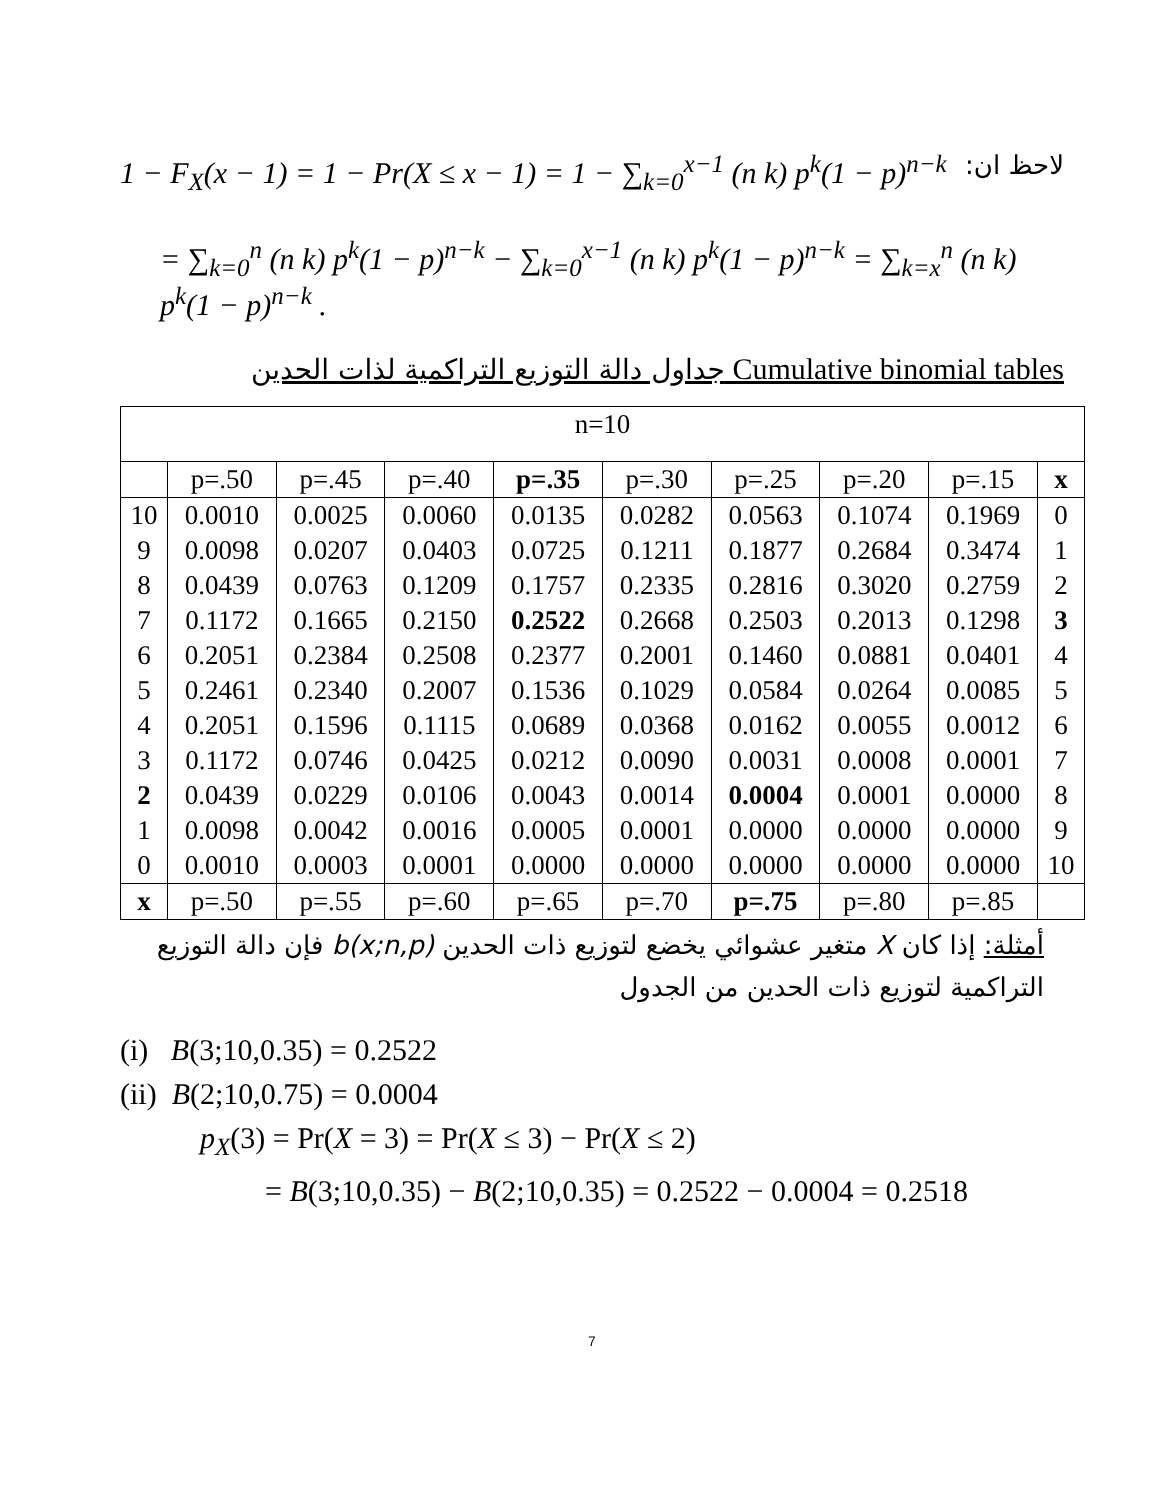1 − F<sub>X</sub>(x − 1) = 1 − Pr(X ≤ x − 1) = 1 − ∑<sub>k=0</sub><sup>x−1</sup> (n k) p<sup>k</sup>(1 − p)<sup>n−k</sup> لاحظ ان:
= ∑<sub>k=0</sub><sup>n</sup> (n k) p<sup>k</sup>(1 − p)<sup>n−k</sup> − ∑<sub>k=0</sub><sup>x−1</sup> (n k) p<sup>k</sup>(1 − p)<sup>n−k</sup> = ∑<sub>k=x</sub><sup>n</sup> (n k) p<sup>k</sup>(1 − p)<sup>n−k</sup> .
جداول دالة التوزيع التراكمية لذات الحدين Cumulative binomial tables
| n=10 | | | | | | | | | |
| | p=.50 | p=.45 | p=.40 | p=.35 | p=.30 | p=.25 | p=.20 | p=.15 | x |
| 10 | 0.0010 | 0.0025 | 0.0060 | 0.0135 | 0.0282 | 0.0563 | 0.1074 | 0.1969 | 0 |
| 9 | 0.0098 | 0.0207 | 0.0403 | 0.0725 | 0.1211 | 0.1877 | 0.2684 | 0.3474 | 1 |
| 8 | 0.0439 | 0.0763 | 0.1209 | 0.1757 | 0.2335 | 0.2816 | 0.3020 | 0.2759 | 2 |
| 7 | 0.1172 | 0.1665 | 0.2150 | 0.2522 | 0.2668 | 0.2503 | 0.2013 | 0.1298 | 3 |
| 6 | 0.2051 | 0.2384 | 0.2508 | 0.2377 | 0.2001 | 0.1460 | 0.0881 | 0.0401 | 4 |
| 5 | 0.2461 | 0.2340 | 0.2007 | 0.1536 | 0.1029 | 0.0584 | 0.0264 | 0.0085 | 5 |
| 4 | 0.2051 | 0.1596 | 0.1115 | 0.0689 | 0.0368 | 0.0162 | 0.0055 | 0.0012 | 6 |
| 3 | 0.1172 | 0.0746 | 0.0425 | 0.0212 | 0.0090 | 0.0031 | 0.0008 | 0.0001 | 7 |
| 2 | 0.0439 | 0.0229 | 0.0106 | 0.0043 | 0.0014 | 0.0004 | 0.0001 | 0.0000 | 8 |
| 1 | 0.0098 | 0.0042 | 0.0016 | 0.0005 | 0.0001 | 0.0000 | 0.0000 | 0.0000 | 9 |
| 0 | 0.0010 | 0.0003 | 0.0001 | 0.0000 | 0.0000 | 0.0000 | 0.0000 | 0.0000 | 10 |
| x | p=.50 | p=.55 | p=.60 | p=.65 | p=.70 | p=.75 | p=.80 | p=.85 | |
أمثلة: إذا كان X متغير عشوائي يخضع لتوزيع ذات الحدين b(x;n,p) فإن دالة التوزيع التراكمية لتوزيع ذات الحدين من الجدول
(i) B(3;10,0.35) = 0.2522
(ii) B(2;10,0.75) = 0.0004
p<sub>X</sub>(3) = Pr(X = 3) = Pr(X ≤ 3) − Pr(X ≤ 2)
= B(3;10,0.35) − B(2;10,0.35) = 0.2522 − 0.0004 = 0.2518
7